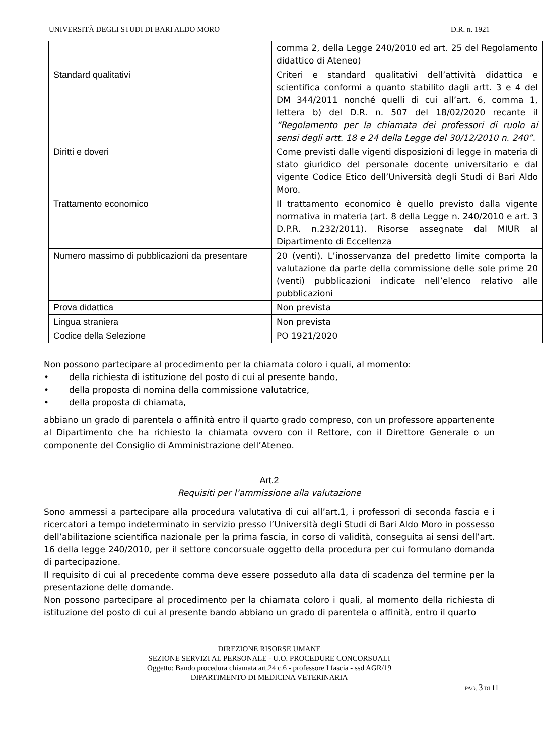UNIVERSITÀ DEGLI STUDI DI BARI ALDO MORO D.R. n. 1921
| | comma 2, della Legge 240/2010 ed art. 25 del Regolamento didattico di Ateneo) |
| Standard qualitativi | Criteri e standard qualitativi dell’attività didattica e scientifica conformi a quanto stabilito dagli artt. 3 e 4 del DM 344/2011 nonché quelli di cui all’art. 6, comma 1, lettera b) del D.R. n. 507 del 18/02/2020 recante il “Regolamento per la chiamata dei professori di ruolo ai sensi degli artt. 18 e 24 della Legge del 30/12/2010 n. 240” . |
| Diritti e doveri | Come previsti dalle vigenti disposizioni di legge in materia di stato giuridico del personale docente universitario e dal vigente Codice Etico dell’Università degli Studi di Bari Aldo Moro. |
| Trattamento economico | Il trattamento economico è quello previsto dalla vigente normativa in materia (art. 8 della Legge n. 240/2010 e art. 3 D.P.R. n.232/2011). Risorse assegnate dal MIUR al Dipartimento di Eccellenza |
| Numero massimo di pubblicazioni da presentare | 20 (venti). L’inosservanza del predetto limite comporta la valutazione da parte della commissione delle sole prime 20 (venti) pubblicazioni indicate nell’elenco relativo alle pubblicazioni |
| Prova didattica | Non prevista |
| Lingua straniera | Non prevista |
| Codice della Selezione | PO 1921/2020 |
Non possono partecipare al procedimento per la chiamata coloro i quali, al momento:
• della richiesta di istituzione del posto di cui al presente bando,
• della proposta di nomina della commissione valutatrice,
• della proposta di chiamata,
abbiano un grado di parentela o affinità entro il quarto grado compreso, con un professore appartenente al Dipartimento che ha richiesto la chiamata ovvero con il Rettore, con il Direttore Generale o un componente del Consiglio di Amministrazione dell’Ateneo.
Art.2
Requisiti per l’ammissione alla valutazione
Sono ammessi a partecipare alla procedura valutativa di cui all’art.1, i professori di seconda fascia e i ricercatori a tempo indeterminato in servizio presso l’Università degli Studi di Bari Aldo Moro in possesso dell’abilitazione scientifica nazionale per la prima fascia, in corso di validità, conseguita ai sensi dell’art. 16 della legge 240/2010, per il settore concorsuale oggetto della procedura per cui formulano domanda di partecipazione.
Il requisito di cui al precedente comma deve essere posseduto alla data di scadenza del termine per la presentazione delle domande.
Non possono partecipare al procedimento per la chiamata coloro i quali, al momento della richiesta di istituzione del posto di cui al presente bando abbiano un grado di parentela o affinità, entro il quarto
DIREZIONE RISORSE UMANE
SEZIONE SERVIZI AL PERSONALE - U.O. PROCEDURE CONCORSUALI
Oggetto: Bando procedura chiamata art.24 c.6 - professore I fascia - ssd AGR/19
DIPARTIMENTO DI MEDICINA VETERINARIA
PAG. 3 DI 11